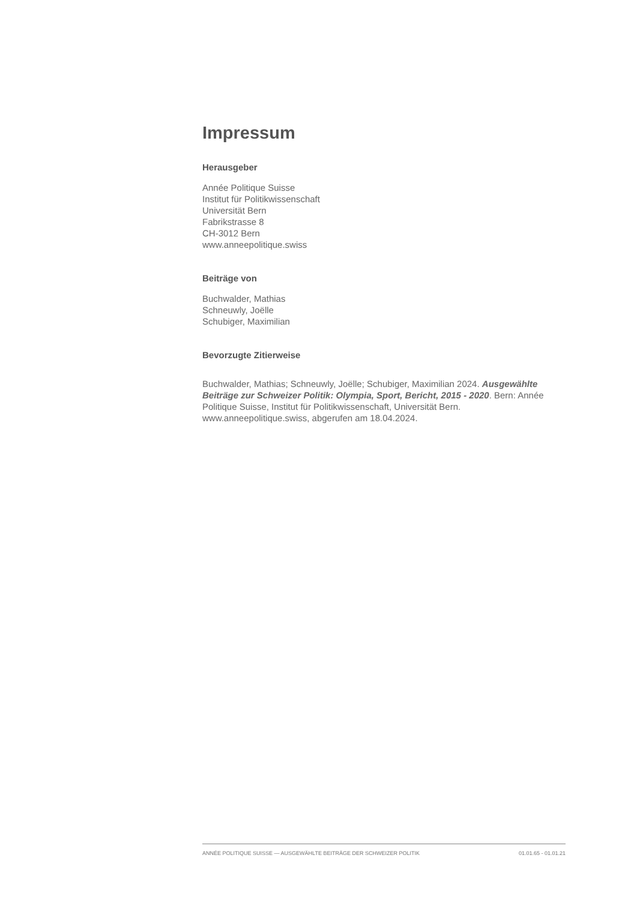Impressum
Herausgeber
Année Politique Suisse
Institut für Politikwissenschaft
Universität Bern
Fabrikstrasse 8
CH-3012 Bern
www.anneepolitique.swiss
Beiträge von
Buchwalder, Mathias
Schneuwly, Joëlle
Schubiger, Maximilian
Bevorzugte Zitierweise
Buchwalder, Mathias; Schneuwly, Joëlle; Schubiger, Maximilian 2024. Ausgewählte Beiträge zur Schweizer Politik: Olympia, Sport, Bericht, 2015 - 2020. Bern: Année Politique Suisse, Institut für Politikwissenschaft, Universität Bern. www.anneepolitique.swiss, abgerufen am 18.04.2024.
ANNÉE POLITIQUE SUISSE — AUSGEWÄHLTE BEITRÄGE DER SCHWEIZER POLITIK 01.01.65 - 01.01.21